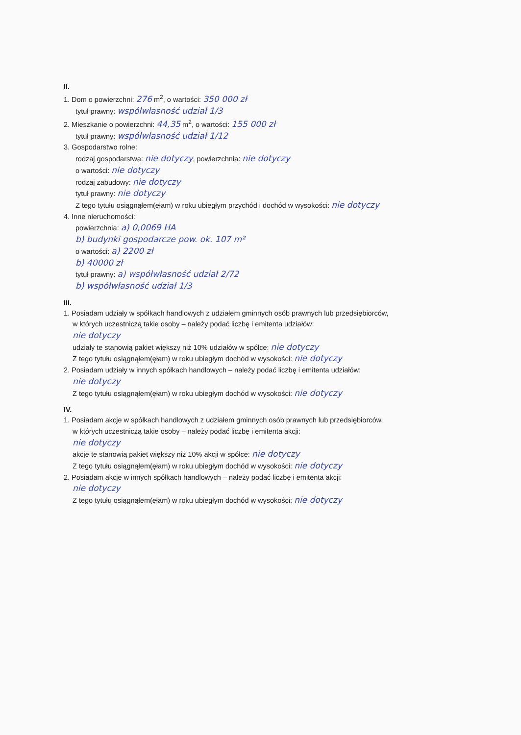II.
1. Dom o powierzchni: 276 m<sup>2</sup>, o wartości: 350 000 zł
tytuł prawny: współwłasność udział 1/3
2. Mieszkanie o powierzchni: 44,35 m<sup>2</sup>, o wartości: 155 000 zł
tytuł prawny: współwłasność udział 1/12
3. Gospodarstwo rolne:
rodzaj gospodarstwa: nie dotyczy, powierzchnia: nie dotyczy
o wartości: nie dotyczy
rodzaj zabudowy: nie dotyczy
tytuł prawny: nie dotyczy
Z tego tytułu osiągnąłem(ęłam) w roku ubiegłym przychód i dochód w wysokości: nie dotyczy
4. Inne nieruchomości:
powierzchnia: a) 0,0069 HA
b) budynki gospodarcze pow. ok. 107 m²
o wartości: a) 2200 zł
b) 40000 zł
tytuł prawny: a) współwłasność udział 2/72
b) współwłasność udział 1/3
III.
1. Posiadam udziały w spółkach handlowych z udziałem gminnych osób prawnych lub przedsiębiorców,
w których uczestniczą takie osoby – należy podać liczbę i emitenta udziałów:
nie dotyczy
udziały te stanowią pakiet większy niż 10% udziałów w spółce: nie dotyczy
Z tego tytułu osiągnąłem(ęłam) w roku ubiegłym dochód w wysokości: nie dotyczy
2. Posiadam udziały w innych spółkach handlowych – należy podać liczbę i emitenta udziałów:
nie dotyczy
Z tego tytułu osiągnąłem(ęłam) w roku ubiegłym dochód w wysokości: nie dotyczy
IV.
1. Posiadam akcje w spółkach handlowych z udziałem gminnych osób prawnych lub przedsiębiorców,
w których uczestniczą takie osoby – należy podać liczbę i emitenta akcji:
nie dotyczy
akcje te stanowią pakiet większy niż 10% akcji w spółce: nie dotyczy
Z tego tytułu osiągnąłem(ęłam) w roku ubiegłym dochód w wysokości: nie dotyczy
2. Posiadam akcje w innych spółkach handlowych – należy podać liczbę i emitenta akcji:
nie dotyczy
Z tego tytułu osiągnąłem(ęłam) w roku ubiegłym dochód w wysokości: nie dotyczy